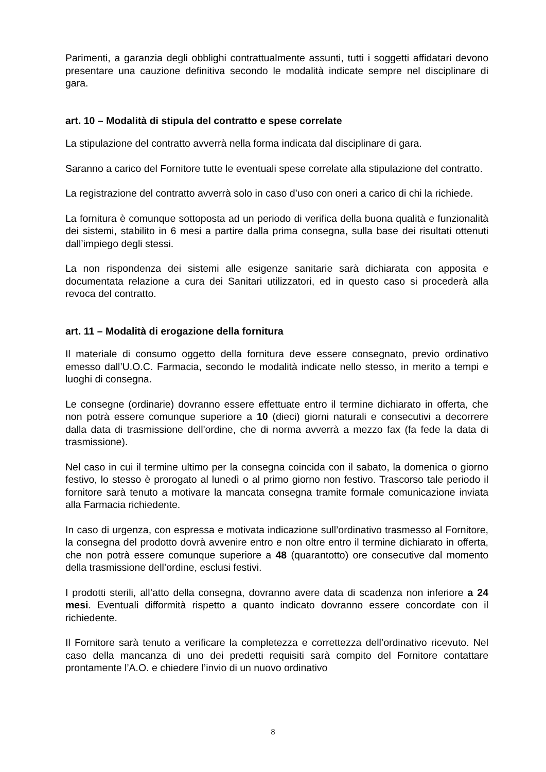Parimenti, a garanzia degli obblighi contrattualmente assunti, tutti i soggetti affidatari devono presentare una cauzione definitiva secondo le modalità indicate sempre nel disciplinare di gara.
art. 10 – Modalità di stipula del contratto e spese correlate
La stipulazione del contratto avverrà nella forma indicata dal disciplinare di gara.
Saranno a carico del Fornitore tutte le eventuali spese correlate alla stipulazione del contratto.
La registrazione del contratto avverrà solo in caso d’uso con oneri a carico di chi la richiede.
La fornitura è comunque sottoposta ad un periodo di verifica della buona qualità e funzionalità dei sistemi, stabilito in 6 mesi a partire dalla prima consegna, sulla base dei risultati ottenuti dall’impiego degli stessi.
La non rispondenza dei sistemi alle esigenze sanitarie sarà dichiarata con apposita e documentata relazione a cura dei Sanitari utilizzatori, ed in questo caso si procederà alla revoca del contratto.
art. 11 – Modalità di erogazione della fornitura
Il materiale di consumo oggetto della fornitura deve essere consegnato, previo ordinativo emesso dall’U.O.C. Farmacia, secondo le modalità indicate nello stesso, in merito a tempi e luoghi di consegna.
Le consegne (ordinarie) dovranno essere effettuate entro il termine dichiarato in offerta, che non potrà essere comunque superiore a 10 (dieci) giorni naturali e consecutivi a decorrere dalla data di trasmissione dell'ordine, che di norma avverrà a mezzo fax (fa fede la data di trasmissione).
Nel caso in cui il termine ultimo per la consegna coincida con il sabato, la domenica o giorno festivo, lo stesso è prorogato al lunedì o al primo giorno non festivo. Trascorso tale periodo il fornitore sarà tenuto a motivare la mancata consegna tramite formale comunicazione inviata alla Farmacia richiedente.
In caso di urgenza, con espressa e motivata indicazione sull’ordinativo trasmesso al Fornitore, la consegna del prodotto dovrà avvenire entro e non oltre entro il termine dichiarato in offerta, che non potrà essere comunque superiore a 48 (quarantotto) ore consecutive dal momento della trasmissione dell’ordine, esclusi festivi.
I prodotti sterili, all’atto della consegna, dovranno avere data di scadenza non inferiore a 24 mesi. Eventuali difformità rispetto a quanto indicato dovranno essere concordate con il richiedente.
Il Fornitore sarà tenuto a verificare la completezza e correttezza dell’ordinativo ricevuto. Nel caso della mancanza di uno dei predetti requisiti sarà compito del Fornitore contattare prontamente l’A.O. e chiedere l’invio di un nuovo ordinativo
8